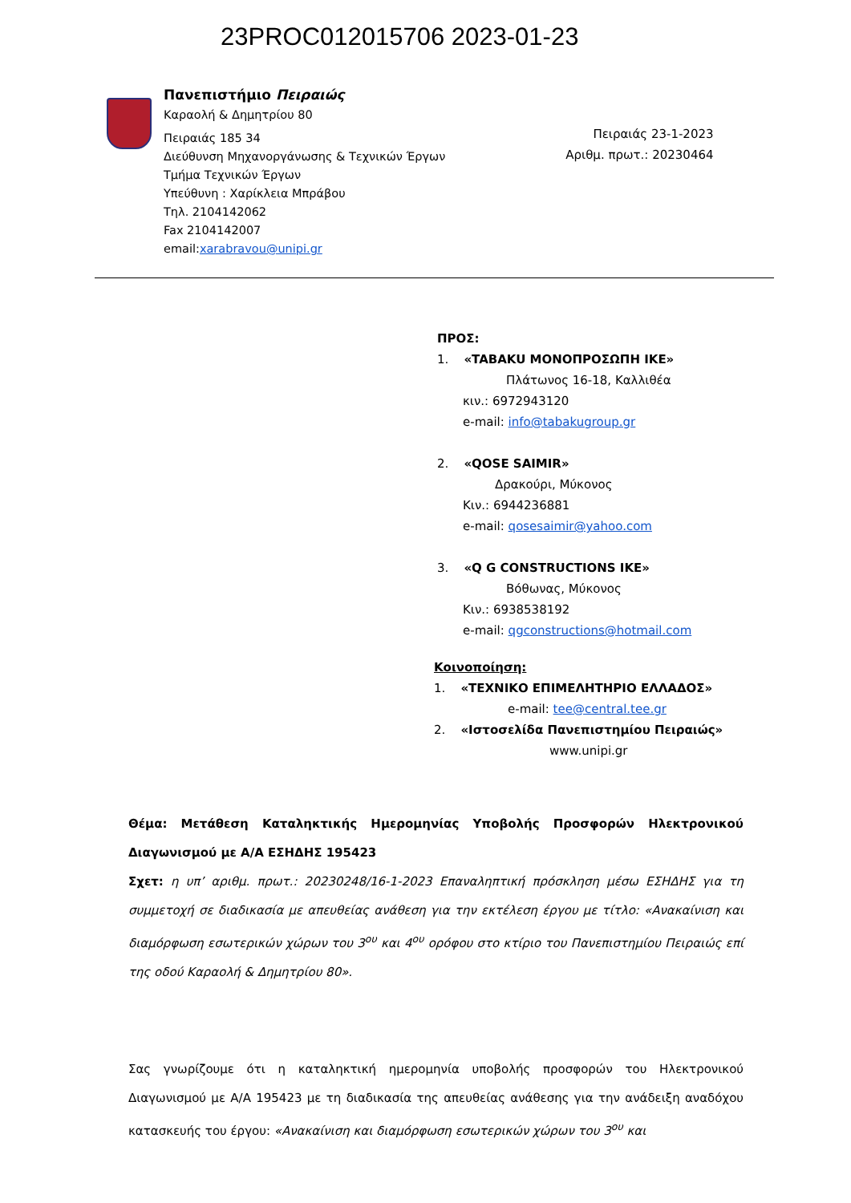23PROC012015706 2023-01-23
Πανεπιστήμιο Πειραιώς
Καραολή & Δημητρίου 80
Πειραιάς 185 34
Διεύθυνση Μηχανοργάνωσης & Τεχνικών Έργων
Τμήμα Τεχνικών Έργων
Υπεύθυνη : Χαρίκλεια Μπράβου
Τηλ. 2104142062
Fax 2104142007
email:xarabravou@unipi.gr
Πειραιάς 23-1-2023
Αριθμ. πρωτ.: 20230464
ΠΡΟΣ:
1. «TABAKU ΜΟΝΟΠΡΟΣΩΠΗ ΙΚΕ»
Πλάτωνος 16-18, Καλλιθέα
κιν.: 6972943120
e-mail: info@tabakugroup.gr
2. «QOSE SAIMIR»
Δρακούρι, Μύκονος
Κιν.: 6944236881
e-mail: qosesaimir@yahoo.com
3. «Q G CONSTRUCTIONS IKE»
Βόθωνας, Μύκονος
Κιν.: 6938538192
e-mail: qgconstructions@hotmail.com
Κοινοποίηση:
1. «ΤΕΧΝΙΚΟ ΕΠΙΜΕΛΗΤΗΡΙΟ ΕΛΛΑΔΟΣ»
e-mail: tee@central.tee.gr
2. «Ιστοσελίδα Πανεπιστημίου Πειραιώς»
www.unipi.gr
Θέμα: Μετάθεση Καταληκτικής Ημερομηνίας Υποβολής Προσφορών Ηλεκτρονικού Διαγωνισμού με Α/Α ΕΣΗΔΗΣ 195423
Σχετ: η υπ’ αριθμ. πρωτ.: 20230248/16-1-2023 Επαναληπτική πρόσκληση μέσω ΕΣΗΔΗΣ για τη συμμετοχή σε διαδικασία με απευθείας ανάθεση για την εκτέλεση έργου με τίτλο: «Ανακαίνιση και διαμόρφωση εσωτερικών χώρων του 3<sup>ου</sup> και 4<sup>ου</sup> ορόφου στο κτίριο του Πανεπιστημίου Πειραιώς επί της οδού Καραολή & Δημητρίου 80».
Σας γνωρίζουμε ότι η καταληκτική ημερομηνία υποβολής προσφορών του Ηλεκτρονικού Διαγωνισμού με Α/Α 195423 με τη διαδικασία της απευθείας ανάθεσης για την ανάδειξη αναδόχου κατασκευής του έργου: «Ανακαίνιση και διαμόρφωση εσωτερικών χώρων του 3<sup>ου</sup> και